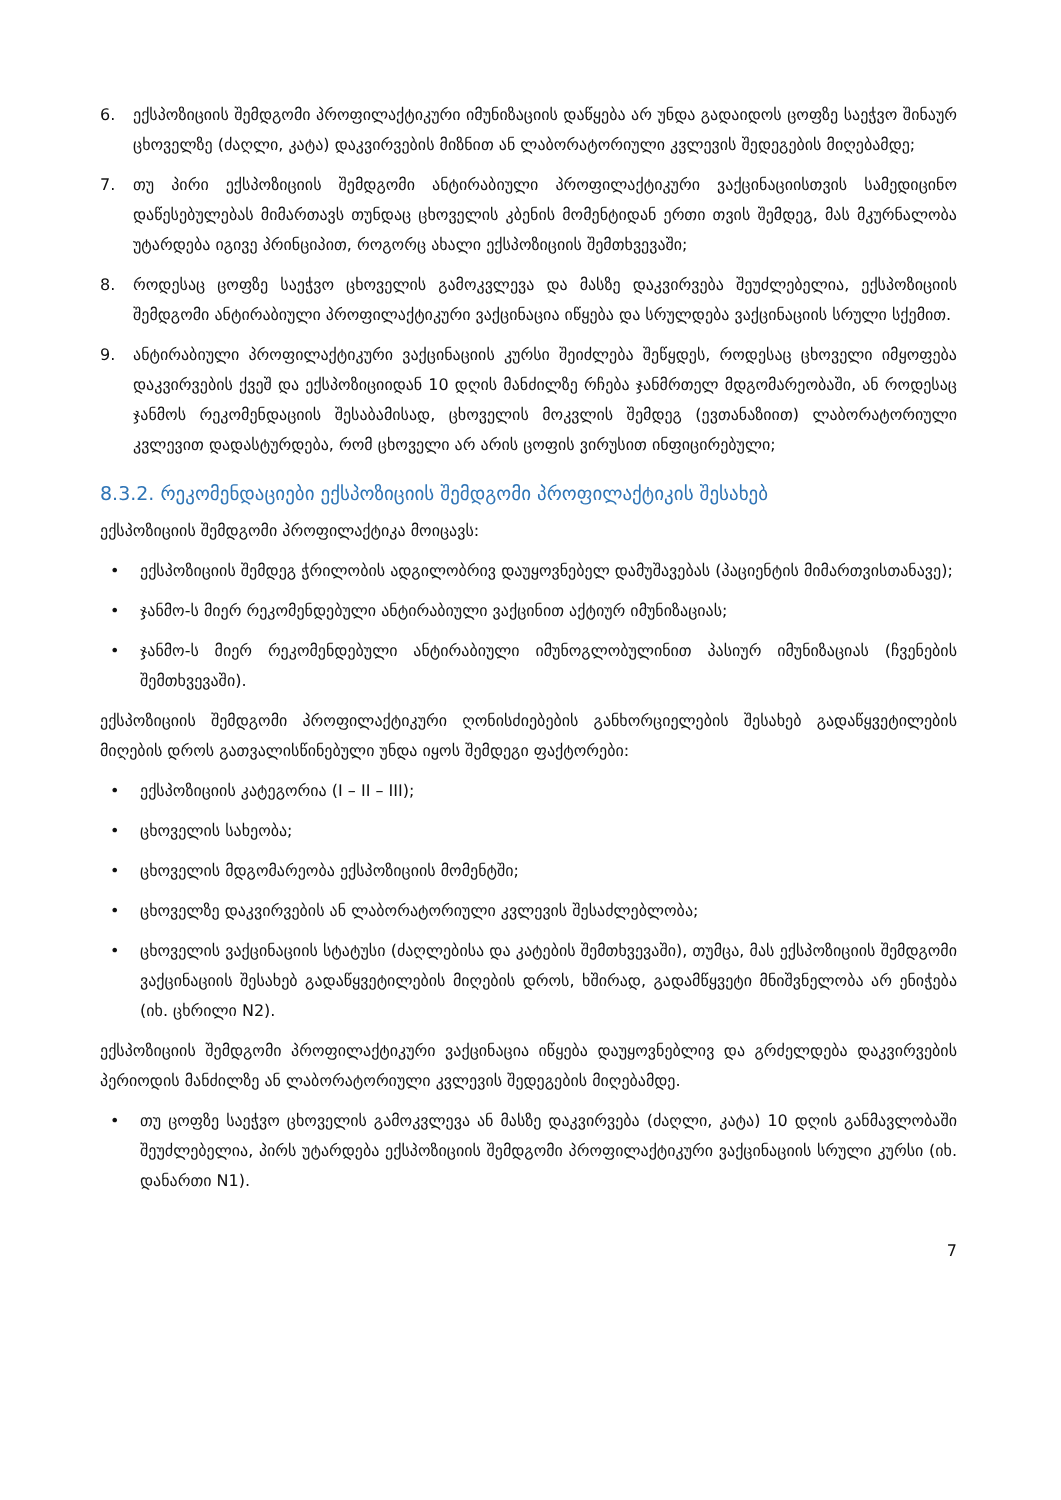6. ექსპოზიციის შემდგომი პროფილაქტიკური იმუნიზაციის დაწყება არ უნდა გადაიდოს ცოფზე საეჭვო შინაურ ცხოველზე (ძაღლი, კატა) დაკვირვების მიზნით ან ლაბორატორიული კვლევის შედეგების მიღებამდე;
7. თუ პირი ექსპოზიციის შემდგომი ანტირაბიული პროფილაქტიკური ვაქცინაციისთვის სამედიცინო დაწესებულებას მიმართავს თუნდაც ცხოველის კბენის მომენტიდან ერთი თვის შემდეგ, მას მკურნალობა უტარდება იგივე პრინციპით, როგორც ახალი ექსპოზიციის შემთხვევაში;
8. როდესაც ცოფზე საეჭვო ცხოველის გამოკვლევა და მასზე დაკვირვება შეუძლებელია, ექსპოზიციის შემდგომი ანტირაბიული პროფილაქტიკური ვაქცინაცია იწყება და სრულდება ვაქცინაციის სრული სქემით.
9. ანტირაბიული პროფილაქტიკური ვაქცინაციის კურსი შეიძლება შეწყდეს, როდესაც ცხოველი იმყოფება დაკვირვების ქვეშ და ექსპოზიციიდან 10 დღის მანძილზე რჩება ჯანმრთელ მდგომარეობაში, ან როდესაც ჯანმოს რეკომენდაციის შესაბამისად, ცხოველის მოკვლის შემდეგ (ევთანაზიით) ლაბორატორიული კვლევით დადასტურდება, რომ ცხოველი არ არის ცოფის ვირუსით ინფიცირებული;
8.3.2. რეკომენდაციები ექსპოზიციის შემდგომი პროფილაქტიკის შესახებ
ექსპოზიციის შემდგომი პროფილაქტიკა მოიცავს:
• ექსპოზიციის შემდეგ ჭრილობის ადგილობრივ დაუყოვნებელ დამუშავებას (პაციენტის მიმართვისთანავე);
• ჯანმო-ს მიერ რეკომენდებული ანტირაბიული ვაქცინით აქტიურ იმუნიზაციას;
• ჯანმო-ს მიერ რეკომენდებული ანტირაბიული იმუნოგლობულინით პასიურ იმუნიზაციას (ჩვენების შემთხვევაში).
ექსპოზიციის შემდგომი პროფილაქტიკური ღონისძიებების განხორციელების შესახებ გადაწყვეტილების მიღების დროს გათვალისწინებული უნდა იყოს შემდეგი ფაქტორები:
• ექსპოზიციის კატეგორია (I – II – III);
• ცხოველის სახეობა;
• ცხოველის მდგომარეობა ექსპოზიციის მომენტში;
• ცხოველზე დაკვირვების ან ლაბორატორიული კვლევის შესაძლებლობა;
• ცხოველის ვაქცინაციის სტატუსი (ძაღლებისა და კატების შემთხვევაში), თუმცა, მას ექსპოზიციის შემდგომი ვაქცინაციის შესახებ გადაწყვეტილების მიღების დროს, ხშირად, გადამწყვეტი მნიშვნელობა არ ენიჭება (იხ. ცხრილი N2).
ექსპოზიციის შემდგომი პროფილაქტიკური ვაქცინაცია იწყება დაუყოვნებლივ და გრძელდება დაკვირვების პერიოდის მანძილზე ან ლაბორატორიული კვლევის შედეგების მიღებამდე.
• თუ ცოფზე საეჭვო ცხოველის გამოკვლევა ან მასზე დაკვირვება (ძაღლი, კატა) 10 დღის განმავლობაში შეუძლებელია, პირს უტარდება ექსპოზიციის შემდგომი პროფილაქტიკური ვაქცინაციის სრული კურსი (იხ. დანართი N1).
7